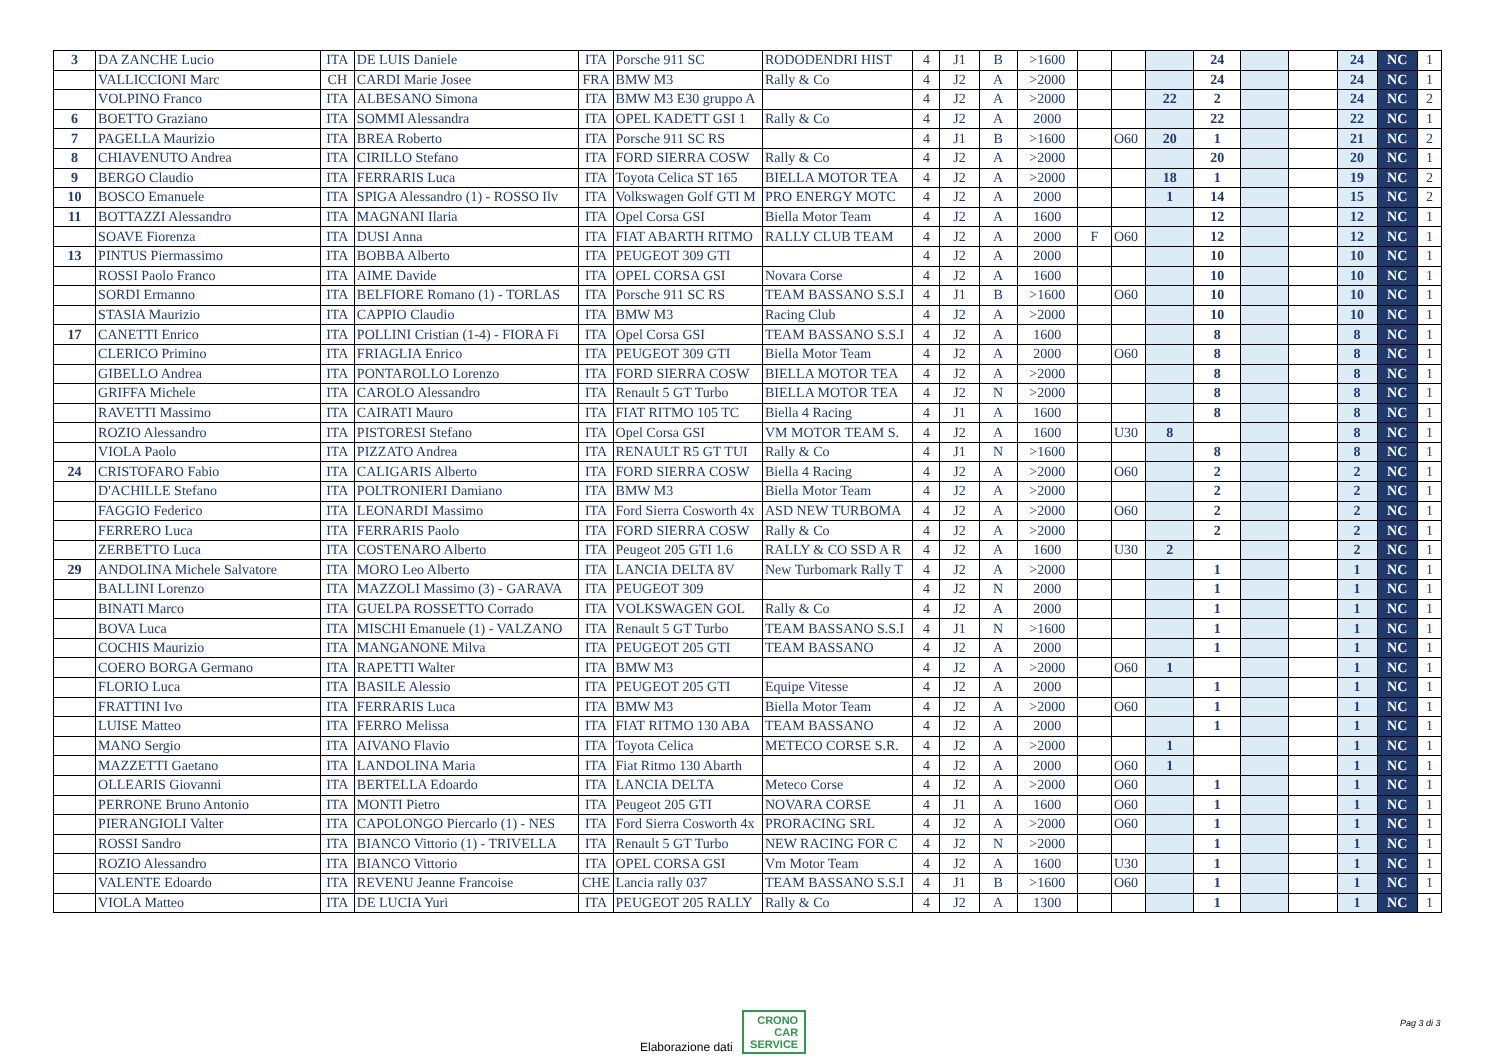| 3 | DA ZANCHE Lucio | ITA | DE LUIS Daniele | ITA | Porsche 911 SC | RODODENDRI HIST | 4 | J1 | B | >1600 | | | | 24 | | | 24 | NC | 1 |
| | VALLICCIONI Marc | CH | CARDI Marie Josee | FRA | BMW M3 | Rally & Co | 4 | J2 | A | >2000 | | | | 24 | | | 24 | NC | 1 |
| | VOLPINO Franco | ITA | ALBESANO Simona | ITA | BMW M3 E30 gruppo A | | 4 | J2 | A | >2000 | | | 22 | 2 | | | 24 | NC | 2 |
| 6 | BOETTO Graziano | ITA | SOMMI Alessandra | ITA | OPEL KADETT GSI 1 | Rally & Co | 4 | J2 | A | 2000 | | | | 22 | | | 22 | NC | 1 |
| 7 | PAGELLA Maurizio | ITA | BREA Roberto | ITA | Porsche 911 SC RS | | 4 | J1 | B | >1600 | | O60 | 20 | 1 | | | 21 | NC | 2 |
| 8 | CHIAVENUTO Andrea | ITA | CIRILLO Stefano | ITA | FORD SIERRA COSW | Rally & Co | 4 | J2 | A | >2000 | | | | 20 | | | 20 | NC | 1 |
| 9 | BERGO Claudio | ITA | FERRARIS Luca | ITA | Toyota Celica ST 165 | BIELLA MOTOR TEA | 4 | J2 | A | >2000 | | | 18 | 1 | | | 19 | NC | 2 |
| 10 | BOSCO Emanuele | ITA | SPIGA Alessandro (1) - ROSSO Ilv | ITA | Volkswagen Golf GTI M | PRO ENERGY MOTC | 4 | J2 | A | 2000 | | | 1 | 14 | | | 15 | NC | 2 |
| 11 | BOTTAZZI Alessandro | ITA | MAGNANI Ilaria | ITA | Opel Corsa GSI | Biella Motor Team | 4 | J2 | A | 1600 | | | | 12 | | | 12 | NC | 1 |
| | SOAVE Fiorenza | ITA | DUSI Anna | ITA | FIAT ABARTH RITMO | RALLY CLUB TEAM | 4 | J2 | A | 2000 | F | O60 | | 12 | | | 12 | NC | 1 |
| 13 | PINTUS Piermassimo | ITA | BOBBA Alberto | ITA | PEUGEOT 309 GTI | | 4 | J2 | A | 2000 | | | | 10 | | | 10 | NC | 1 |
| | ROSSI Paolo Franco | ITA | AIME Davide | ITA | OPEL CORSA GSI | Novara Corse | 4 | J2 | A | 1600 | | | | 10 | | | 10 | NC | 1 |
| | SORDI Ermanno | ITA | BELFIORE Romano (1) - TORLAS | ITA | Porsche 911 SC RS | TEAM BASSANO S.S.I | 4 | J1 | B | >1600 | | O60 | | 10 | | | 10 | NC | 1 |
| | STASIA Maurizio | ITA | CAPPIO Claudio | ITA | BMW M3 | Racing Club | 4 | J2 | A | >2000 | | | | 10 | | | 10 | NC | 1 |
| 17 | CANETTI Enrico | ITA | POLLINI Cristian (1-4) - FIORA Fi | ITA | Opel Corsa GSI | TEAM BASSANO S.S.I | 4 | J2 | A | 1600 | | | | 8 | | | 8 | NC | 1 |
| | CLERICO Primino | ITA | FRIAGLIA Enrico | ITA | PEUGEOT 309 GTI | Biella Motor Team | 4 | J2 | A | 2000 | | O60 | | 8 | | | 8 | NC | 1 |
| | GIBELLO Andrea | ITA | PONTAROLLO Lorenzo | ITA | FORD SIERRA COSW | BIELLA MOTOR TEA | 4 | J2 | A | >2000 | | | | 8 | | | 8 | NC | 1 |
| | GRIFFA Michele | ITA | CAROLO Alessandro | ITA | Renault 5 GT Turbo | BIELLA MOTOR TEA | 4 | J2 | N | >2000 | | | | 8 | | | 8 | NC | 1 |
| | RAVETTI Massimo | ITA | CAIRATI Mauro | ITA | FIAT RITMO 105 TC | Biella 4 Racing | 4 | J1 | A | 1600 | | | | 8 | | | 8 | NC | 1 |
| | ROZIO Alessandro | ITA | PISTORESI Stefano | ITA | Opel Corsa GSI | VM MOTOR TEAM S. | 4 | J2 | A | 1600 | | U30 | 8 | | | | 8 | NC | 1 |
| | VIOLA Paolo | ITA | PIZZATO Andrea | ITA | RENAULT R5 GT TUI | Rally & Co | 4 | J1 | N | >1600 | | | | 8 | | | 8 | NC | 1 |
| 24 | CRISTOFARO Fabio | ITA | CALIGARIS Alberto | ITA | FORD SIERRA COSW | Biella 4 Racing | 4 | J2 | A | >2000 | | O60 | | 2 | | | 2 | NC | 1 |
| | D'ACHILLE Stefano | ITA | POLTRONIERI Damiano | ITA | BMW M3 | Biella Motor Team | 4 | J2 | A | >2000 | | | | 2 | | | 2 | NC | 1 |
| | FAGGIO Federico | ITA | LEONARDI Massimo | ITA | Ford Sierra Cosworth 4x | ASD NEW TURBOMA | 4 | J2 | A | >2000 | | O60 | | 2 | | | 2 | NC | 1 |
| | FERRERO Luca | ITA | FERRARIS Paolo | ITA | FORD SIERRA COSW | Rally & Co | 4 | J2 | A | >2000 | | | | 2 | | | 2 | NC | 1 |
| | ZERBETTO Luca | ITA | COSTENARO Alberto | ITA | Peugeot 205 GTI 1.6 | RALLY & CO SSD A R | 4 | J2 | A | 1600 | | U30 | 2 | | | | 2 | NC | 1 |
| 29 | ANDOLINA Michele Salvatore | ITA | MORO Leo Alberto | ITA | LANCIA DELTA 8V | New Turbomark Rally T | 4 | J2 | A | >2000 | | | | 1 | | | 1 | NC | 1 |
| | BALLINI Lorenzo | ITA | MAZZOLI Massimo (3) - GARAVA | ITA | PEUGEOT 309 | | 4 | J2 | N | 2000 | | | | 1 | | | 1 | NC | 1 |
| | BINATI Marco | ITA | GUELPA ROSSETTO Corrado | ITA | VOLKSWAGEN GOL | Rally & Co | 4 | J2 | A | 2000 | | | | 1 | | | 1 | NC | 1 |
| | BOVA Luca | ITA | MISCHI Emanuele (1) - VALZANO | ITA | Renault 5 GT Turbo | TEAM BASSANO S.S.I | 4 | J1 | N | >1600 | | | | 1 | | | 1 | NC | 1 |
| | COCHIS Maurizio | ITA | MANGANONE Milva | ITA | PEUGEOT 205 GTI | TEAM BASSANO | 4 | J2 | A | 2000 | | | | 1 | | | 1 | NC | 1 |
| | COERO BORGA Germano | ITA | RAPETTI Walter | ITA | BMW M3 | | 4 | J2 | A | >2000 | | O60 | 1 | | | | 1 | NC | 1 |
| | FLORIO Luca | ITA | BASILE Alessio | ITA | PEUGEOT 205 GTI | Equipe Vitesse | 4 | J2 | A | 2000 | | | | 1 | | | 1 | NC | 1 |
| | FRATTINI Ivo | ITA | FERRARIS Luca | ITA | BMW M3 | Biella Motor Team | 4 | J2 | A | >2000 | | O60 | | 1 | | | 1 | NC | 1 |
| | LUISE Matteo | ITA | FERRO Melissa | ITA | FIAT RITMO 130 ABA | TEAM BASSANO | 4 | J2 | A | 2000 | | | | 1 | | | 1 | NC | 1 |
| | MANO Sergio | ITA | AIVANO Flavio | ITA | Toyota Celica | METECO CORSE S.R. | 4 | J2 | A | >2000 | | | 1 | | | | 1 | NC | 1 |
| | MAZZETTI Gaetano | ITA | LANDOLINA Maria | ITA | Fiat Ritmo 130 Abarth | | 4 | J2 | A | 2000 | | O60 | 1 | | | | 1 | NC | 1 |
| | OLLEARIS Giovanni | ITA | BERTELLA Edoardo | ITA | LANCIA DELTA | Meteco Corse | 4 | J2 | A | >2000 | | O60 | | 1 | | | 1 | NC | 1 |
| | PERRONE Bruno Antonio | ITA | MONTI Pietro | ITA | Peugeot 205 GTI | NOVARA CORSE | 4 | J1 | A | 1600 | | O60 | | 1 | | | 1 | NC | 1 |
| | PIERANGIOLI Valter | ITA | CAPOLONGO Piercarlo (1) - NES | ITA | Ford Sierra Cosworth 4x | PRORACING SRL | 4 | J2 | A | >2000 | | O60 | | 1 | | | 1 | NC | 1 |
| | ROSSI Sandro | ITA | BIANCO Vittorio (1) - TRIVELLA | ITA | Renault 5 GT Turbo | NEW RACING FOR C | 4 | J2 | N | >2000 | | | | 1 | | | 1 | NC | 1 |
| | ROZIO Alessandro | ITA | BIANCO Vittorio | ITA | OPEL CORSA GSI | Vm Motor Team | 4 | J2 | A | 1600 | | U30 | | 1 | | | 1 | NC | 1 |
| | VALENTE Edoardo | ITA | REVENU Jeanne Francoise | CHE | Lancia rally 037 | TEAM BASSANO S.S.I | 4 | J1 | B | >1600 | | O60 | | 1 | | | 1 | NC | 1 |
| | VIOLA Matteo | ITA | DE LUCIA Yuri | ITA | PEUGEOT 205 RALLY | Rally & Co | 4 | J2 | A | 1300 | | | | 1 | | | 1 | NC | 1 |
Elaborazione dati CRONO
CAR
SERVICE
Pag 3 di 3